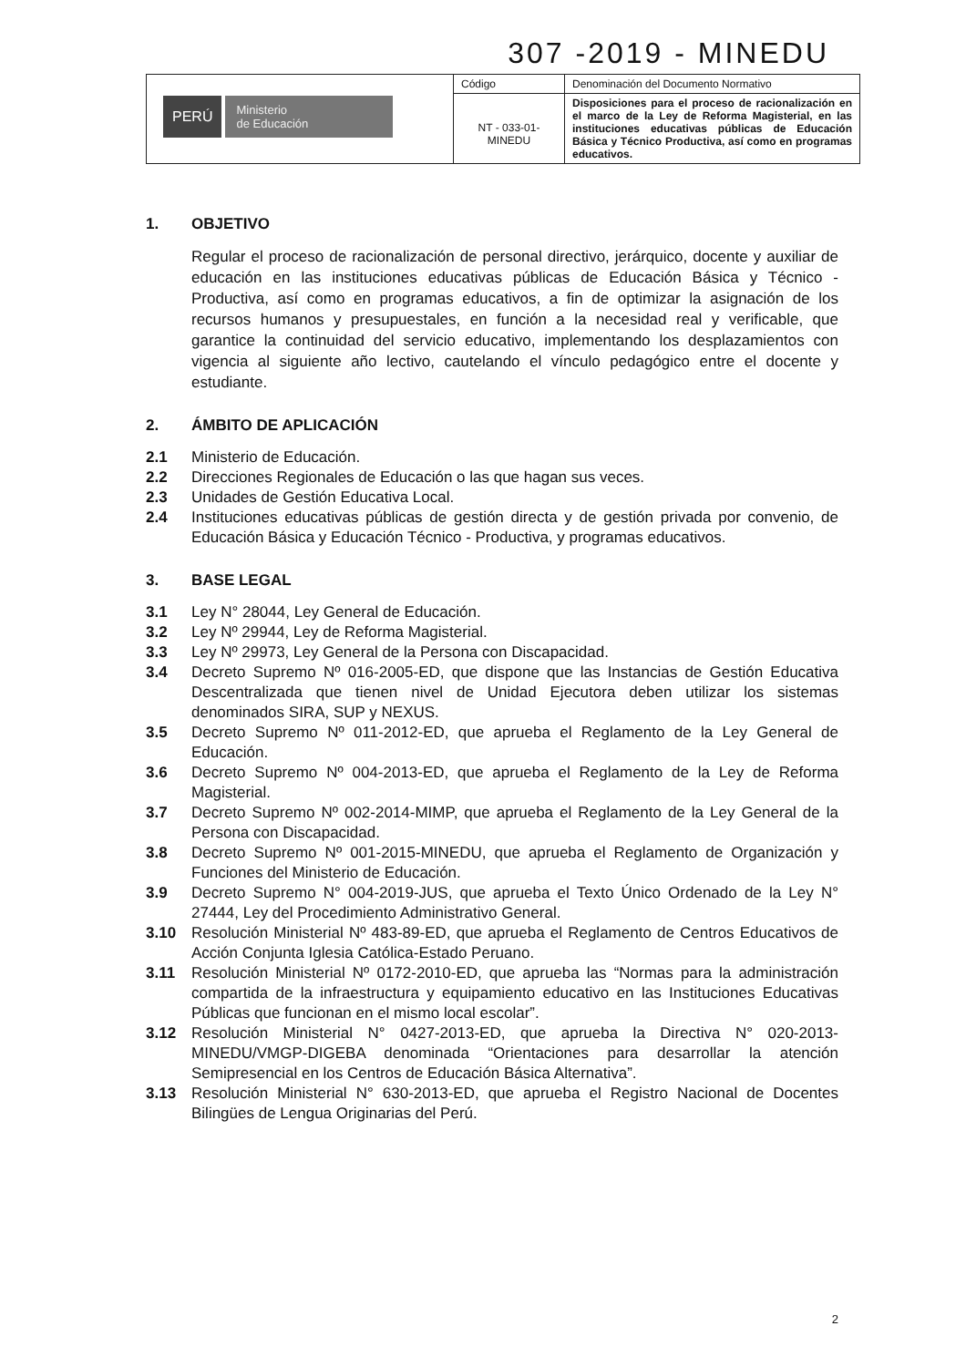307 -2019 - MINEDU
| PERÚ Ministerio de Educación | Código | Denominación del Documento Normativo |
| | NT - 033-01- MINEDU | Disposiciones para el proceso de racionalización en el marco de la Ley de Reforma Magisterial, en las instituciones educativas públicas de Educación Básica y Técnico Productiva, así como en programas educativos. |
1. OBJETIVO
Regular el proceso de racionalización de personal directivo, jerárquico, docente y auxiliar de educación en las instituciones educativas públicas de Educación Básica y Técnico - Productiva, así como en programas educativos, a fin de optimizar la asignación de los recursos humanos y presupuestales, en función a la necesidad real y verificable, que garantice la continuidad del servicio educativo, implementando los desplazamientos con vigencia al siguiente año lectivo, cautelando el vínculo pedagógico entre el docente y estudiante.
2. ÁMBITO DE APLICACIÓN
2.1 Ministerio de Educación.
2.2 Direcciones Regionales de Educación o las que hagan sus veces.
2.3 Unidades de Gestión Educativa Local.
2.4 Instituciones educativas públicas de gestión directa y de gestión privada por convenio, de Educación Básica y Educación Técnico - Productiva, y programas educativos.
3. BASE LEGAL
3.1 Ley N° 28044, Ley General de Educación.
3.2 Ley Nº 29944, Ley de Reforma Magisterial.
3.3 Ley Nº 29973, Ley General de la Persona con Discapacidad.
3.4 Decreto Supremo Nº 016-2005-ED, que dispone que las Instancias de Gestión Educativa Descentralizada que tienen nivel de Unidad Ejecutora deben utilizar los sistemas denominados SIRA, SUP y NEXUS.
3.5 Decreto Supremo Nº 011-2012-ED, que aprueba el Reglamento de la Ley General de Educación.
3.6 Decreto Supremo Nº 004-2013-ED, que aprueba el Reglamento de la Ley de Reforma Magisterial.
3.7 Decreto Supremo Nº 002-2014-MIMP, que aprueba el Reglamento de la Ley General de la Persona con Discapacidad.
3.8 Decreto Supremo Nº 001-2015-MINEDU, que aprueba el Reglamento de Organización y Funciones del Ministerio de Educación.
3.9 Decreto Supremo N° 004-2019-JUS, que aprueba el Texto Único Ordenado de la Ley N° 27444, Ley del Procedimiento Administrativo General.
3.10 Resolución Ministerial Nº 483-89-ED, que aprueba el Reglamento de Centros Educativos de Acción Conjunta Iglesia Católica-Estado Peruano.
3.11 Resolución Ministerial Nº 0172-2010-ED, que aprueba las “Normas para la administración compartida de la infraestructura y equipamiento educativo en las Instituciones Educativas Públicas que funcionan en el mismo local escolar”.
3.12 Resolución Ministerial N° 0427-2013-ED, que aprueba la Directiva N° 020-2013-MINEDU/VMGP-DIGEBA denominada “Orientaciones para desarrollar la atención Semipresencial en los Centros de Educación Básica Alternativa”.
3.13 Resolución Ministerial N° 630-2013-ED, que aprueba el Registro Nacional de Docentes Bilingües de Lengua Originarias del Perú.
2